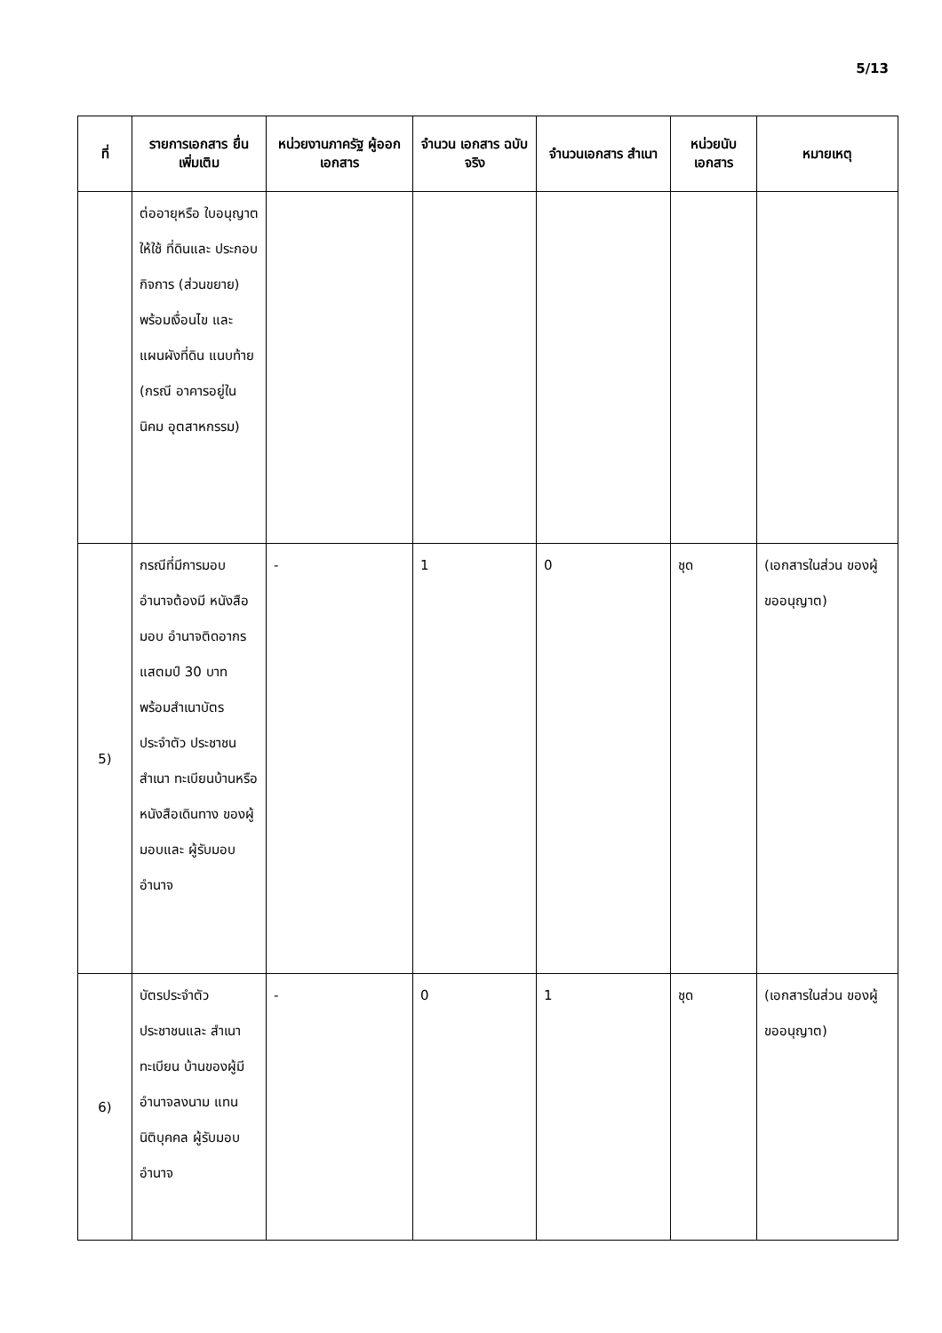5/13
| ที่ | รายการเอกสาร ยื่นเพิ่มเติม | หน่วยงานภาครัฐ ผู้ออกเอกสาร | จำนวน เอกสาร ฉบับจริง | จำนวนเอกสาร สำเนา | หน่วยนับ เอกสาร | หมายเหตุ |
| --- | --- | --- | --- | --- | --- | --- |
| | ต่ออายุหรือ ใบอนุญาตให้ใช้ ที่ดินและ ประกอบกิจการ (ส่วนขยาย) พร้อมเงื่อนไข และแผนผังที่ดิน แนบท้าย (กรณี อาคารอยู่ในนิคม อุตสาหกรรม) | | | | | |
| 5) | กรณีที่มีการมอบ อำนาจต้องมี หนังสือมอบ อำนาจติดอากร แสตมป์ 30 บาท พร้อมสำเนาบัตร ประจำตัว ประชาชนสำเนา ทะเบียนบ้านหรือ หนังสือเดินทาง ของผู้มอบและ ผู้รับมอบอำนาจ | - | 1 | 0 | ชุด | (เอกสารในส่วน ของผู้ขออนุญาต) |
| 6) | บัตรประจำตัว ประชาชนและ สำเนาทะเบียน บ้านของผู้มี อำนาจลงนาม แทนนิติบุคคล ผู้รับมอบอำนาจ | - | 0 | 1 | ชุด | (เอกสารในส่วน ของผู้ขออนุญาต) |